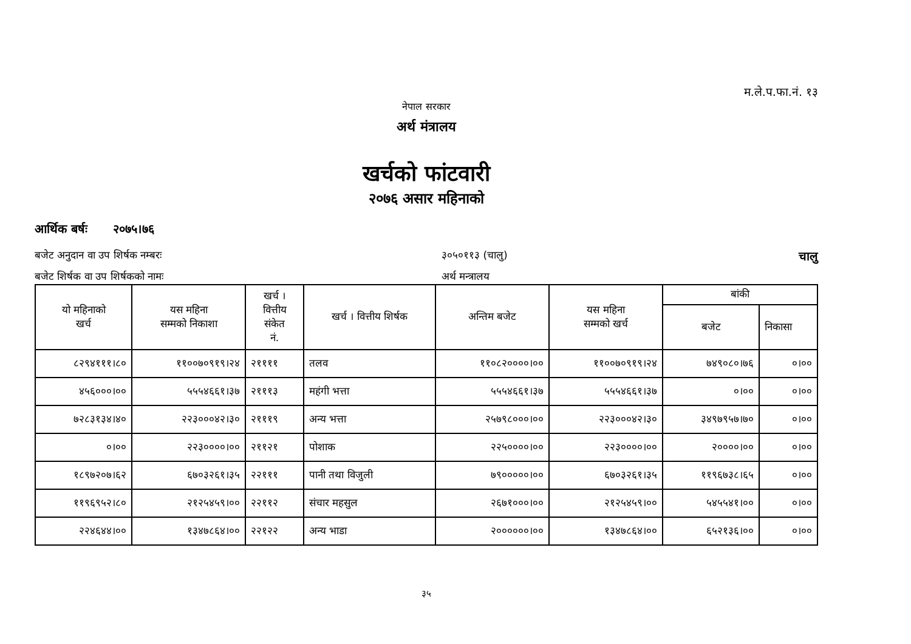म.ले.प.फा.नं. १३
नेपाल सरकार
अर्थ मंत्रालय
खर्चको फांटवारी
२०७६ असार महिनाको
आर्थिक बर्षः २०७५।७६
बजेट अनुदान वा उप शिर्षक नम्बरः ३०५०११३ (चालु) चालु
बजेट शिर्षक वा उप शिर्षकको नामः अर्थ मन्त्रालय
| यो महिनाको खर्च | यस महिना सम्मको निकाशा | खर्च । वित्तीय संकेत नं. | खर्च । वित्तीय शिर्षक | अन्तिम बजेट | यस महिना सम्मको खर्च | बांकी | |
| --- | --- | --- | --- | --- | --- | --- | --- |
| | | | | | | बजेट | निकासा |
| ८२९४१११।८० | ११००७०९१९।२४ | २११११ | तलव | ११०८२००००।०० | ११००७०९१९।२४ | ७४९०८०।७६ | ०।०० |
| ४५६०००।०० | ५५५४६६१।३७ | २१११३ | महंगी भत्ता | ५५५४६६१।३७ | ५५५४६६१।३७ | ०।०० | ०।०० |
| ७२८३१३४।४० | २२३०००४२।३० | २१११९ | अन्य भत्ता | २५७९८०००।०० | २२३०००४२।३० | ३४९७९५७।७० | ०।०० |
| ०।०० | २२३००००।०० | २११२१ | पोशाक | २२५००००।०० | २२३००००।०० | २००००।०० | ०।०० |
| १८९७२०७।६२ | ६७०३२६१।३५ | २२१११ | पानी तथा विजुली | ७९०००००।०० | ६७०३२६१।३५ | ११९६७३८।६५ | ०।०० |
| ११९६९५२।८० | २१२५४५९।०० | २२११२ | संचार महसुल | २६७१०००।०० | २१२५४५९।०० | ५४५५४१।०० | ०।०० |
| २२४६४४।०० | १३४७८६४।०० | २२१२२ | अन्य भाडा | २००००००।०० | १३४७८६४।०० | ६५२१३६।०० | ०।०० |
३५